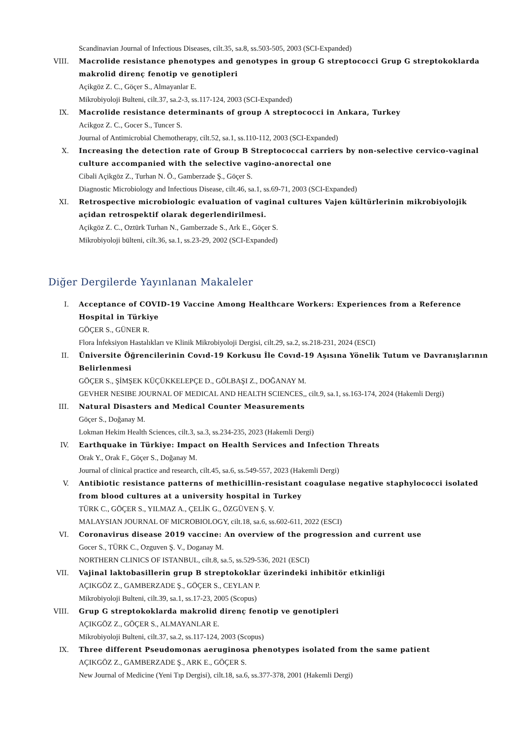Scandinavian Journal of Infectious Diseases, cilt.35, sa.8, ss.503-505, 2003 (SCI-Expanded)
VIII. Macrolide resistance phenotypes and genotypes in group G streptococci Grup G streptokoklarda makrolid direnç fenotip ve genotipleri
Açikgöz Z. C., Göçer S., Almayanlar E.
Mikrobiyoloji Bulteni, cilt.37, sa.2-3, ss.117-124, 2003 (SCI-Expanded)
IX. Macrolide resistance determinants of group A streptococci in Ankara, Turkey
Acikgoz Z. C., Gocer S., Tuncer S.
Journal of Antimicrobial Chemotherapy, cilt.52, sa.1, ss.110-112, 2003 (SCI-Expanded)
X. Increasing the detection rate of Group B Streptococcal carriers by non-selective cervico-vaginal culture accompanied with the selective vagino-anorectal one
Cibali Açikgöz Z., Turhan N. Ö., Gamberzade Ş., Göçer S.
Diagnostic Microbiology and Infectious Disease, cilt.46, sa.1, ss.69-71, 2003 (SCI-Expanded)
XI. Retrospective microbiologic evaluation of vaginal cultures Vajen kültürlerinin mikrobiyolojik açidan retrospektif olarak degerlendirilmesi.
Açikgöz Z. C., Oztürk Turhan N., Gamberzade S., Ark E., Göçer S.
Mikrobiyoloji bülteni, cilt.36, sa.1, ss.23-29, 2002 (SCI-Expanded)
Diğer Dergilerde Yayınlanan Makaleler
I. Acceptance of COVID-19 Vaccine Among Healthcare Workers: Experiences from a Reference Hospital in Türkiye
GÖÇER S., GÜNER R.
Flora İnfeksiyon Hastalıkları ve Klinik Mikrobiyoloji Dergisi, cilt.29, sa.2, ss.218-231, 2024 (ESCI)
II. Üniversite Öğrencilerinin Covıd-19 Korkusu İle Covıd-19 Aşısına Yönelik Tutum ve Davranışlarının Belirlenmesi
GÖÇER S., ŞİMŞEK KÜÇÜKKELEPÇE D., GÖLBAŞI Z., DOĞANAY M.
GEVHER NESIBE JOURNAL OF MEDICAL AND HEALTH SCIENCES,, cilt.9, sa.1, ss.163-174, 2024 (Hakemli Dergi)
III. Natural Disasters and Medical Counter Measurements
Göçer S., Doğanay M.
Lokman Hekim Health Sciences, cilt.3, sa.3, ss.234-235, 2023 (Hakemli Dergi)
IV. Earthquake in Türkiye: Impact on Health Services and Infection Threats
Orak Y., Orak F., Göçer S., Doğanay M.
Journal of clinical practice and research, cilt.45, sa.6, ss.549-557, 2023 (Hakemli Dergi)
V. Antibiotic resistance patterns of methicillin-resistant coagulase negative staphylococci isolated from blood cultures at a university hospital in Turkey
TÜRK C., GÖÇER S., YILMAZ A., ÇELİK G., ÖZGÜVEN Ş. V.
MALAYSIAN JOURNAL OF MICROBIOLOGY, cilt.18, sa.6, ss.602-611, 2022 (ESCI)
VI. Coronavirus disease 2019 vaccine: An overview of the progression and current use
Gocer S., TÜRK C., Ozguven Ş. V., Doganay M.
NORTHERN CLINICS OF ISTANBUL, cilt.8, sa.5, ss.529-536, 2021 (ESCI)
VII. Vajinal laktobasillerin grup B streptokoklar üzerindeki inhibitör etkinliği
AÇIKGÖZ Z., GAMBERZADE Ş., GÖÇER S., CEYLAN P.
Mikrobiyoloji Bulteni, cilt.39, sa.1, ss.17-23, 2005 (Scopus)
VIII. Grup G streptokoklarda makrolid direnç fenotip ve genotipleri
AÇIKGÖZ Z., GÖÇER S., ALMAYANLAR E.
Mikrobiyoloji Bulteni, cilt.37, sa.2, ss.117-124, 2003 (Scopus)
IX. Three different Pseudomonas aeruginosa phenotypes isolated from the same patient
AÇIKGÖZ Z., GAMBERZADE Ş., ARK E., GÖÇER S.
New Journal of Medicine (Yeni Tıp Dergisi), cilt.18, sa.6, ss.377-378, 2001 (Hakemli Dergi)